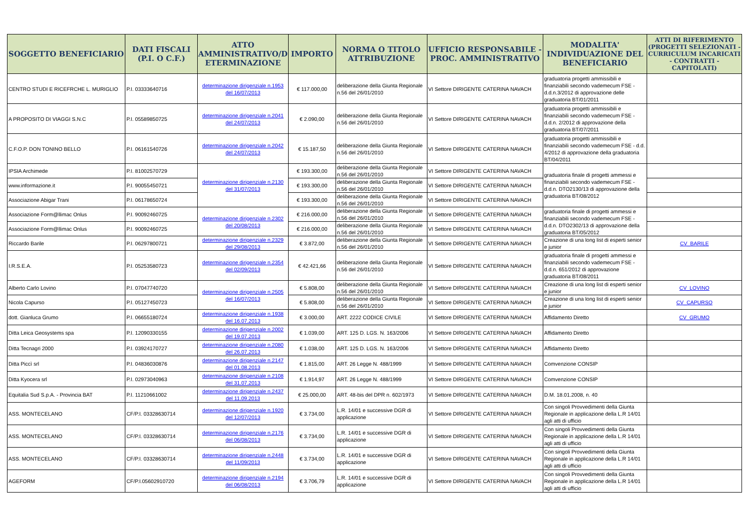| SOGGETTO BENEFICIARIO | DATI FISCALI (P.I. O C.F.) | ATTO AMMINISTRATIVO/D ETERMINAZIONE | IMPORTO | NORMA O TITOLO ATTRIBUZIONE | UFFICIO RESPONSABILE - PROC. AMMINISTRATIVO | MODALITA' INDIVIDUAZIONE DEL BENEFICIARIO | ATTI DI RIFERIMENTO (PROGETTI SELEZIONATI - CURRICULUM INCARICATI - CONTRATTI - CAPITOLATI) |
| --- | --- | --- | --- | --- | --- | --- | --- |
| CENTRO STUDI E RICEFRCHE L. MURIGLIO | P.I. 03333640716 | determinazione dirigenziale n.1953 del 16/07/2013 | € 117.000,00 | deliberazione della Giunta Regionale n.56 del 26/01/2010 | VI Settore DIRIGENTE CATERINA NAVACH | graduatoria progetti ammissibili e finanziabili secondo vademecum FSE - d.d.n.3/2012 di approvazione delle graduatoria BT/01/2011 | |
| A PROPOSITO DI VIAGGI S.N.C | P.I. 05589850725 | determinazione dirigenziale n.2041 del 24/07/2013 | € 2.090,00 | deliberazione della Giunta Regionale n.56 del 26/01/2010 | VI Settore DIRIGENTE CATERINA NAVACH | graduatoria progetti ammissibili e finanziabili secondo vademecum FSE - d.d.n. 2/2012 di approvazione della graduatoria BT/07/2011 | |
| C.F.O.P. DON TONINO BELLO | P.I. 06161540726 | determinazione dirigenziale n.2042 del 24/07/2013 | € 15.187,50 | deliberazione della Giunta Regionale n.56 del 26/01/2010 | VI Settore DIRIGENTE CATERINA NAVACH | graduatoria progetti ammissibili e finanziabili secondo vademecum FSE - d.d. 4/2012 di approvazione della graduatoria BT/04/2011 | |
| IPSIA Archimede | P.I. 81002570729 | determinazione dirigenziale n.2130 del 31/07/2013 | € 193.300,00 | deliberazione della Giunta Regionale n.56 del 26/01/2010 | VI Settore DIRIGENTE CATERINA NAVACH | graduatoria finale di progetti ammessi e finanziabili secondo vademecum FSE - d.d.n. DTO2130/13 di approvazione della graduatoria BT/08/2012 | |
| www.informazione.it | P.I. 90055450721 | | € 193.300,00 | deliberazione della Giunta Regionale n.56 del 26/01/2010 | VI Settore DIRIGENTE CATERINA NAVACH | | |
| Associazione Abigar Trani | P.I. 06178650724 | | € 193.300,00 | deliberazione della Giunta Regionale n.56 del 26/01/2010 | VI Settore DIRIGENTE CATERINA NAVACH | | |
| Associazione Form@llimac Onlus | P.I. 90092460725 | determinazione dirigenziale n.2302 del 20/08/2013 | € 216.000,00 | deliberazione della Giunta Regionale n.56 del 26/01/2010 | VI Settore DIRIGENTE CATERINA NAVACH | graduatoria finale di progetti ammessi e finanziabili secondo vademecum FSE - d.d.n. DTO2302/13 di approvazione della graduatoria BT/05/2012 | |
| Associazione Form@llimac Onlus | P.I. 90092460725 | | € 216.000,00 | deliberazione della Giunta Regionale n.56 del 26/01/2010 | VI Settore DIRIGENTE CATERINA NAVACH | | |
| Riccardo Barile | P.I. 06297800721 | determinazione dirigenziale n.2329 del 29/08/2013 | € 3.872,00 | deliberazione della Giunta Regionale n.56 del 26/01/2010 | VI Settore DIRIGENTE CATERINA NAVACH | Creazione di una long list di esperti senior e junior | CV_BARILE |
| I.R.S.E.A. | P.I. 05253580723 | determinazione dirigenziale n.2354 del 02/09/2013 | € 42.421,66 | deliberazione della Giunta Regionale n.56 del 26/01/2010 | VI Settore DIRIGENTE CATERINA NAVACH | graduatoria finale di progetti ammessi e finanziabili secondo vademecum FSE - d.d.n. 651/2012 di approvazione graduatoria BT/08/2011 | |
| Alberto Carlo Lovino | P.I. 07047740720 | determinazione dirigenziale n.2505 del 16/07/2013 | € 5.808,00 | deliberazione della Giunta Regionale n.56 del 26/01/2010 | VI Settore DIRIGENTE CATERINA NAVACH | Creazione di una long list di esperti senior e junior | CV_LOVINO |
| Nicola Capurso | P.I. 05127450723 | | € 5.808,00 | deliberazione della Giunta Regionale n.56 del 26/01/2010 | VI Settore DIRIGENTE CATERINA NAVACH | Creazione di una long list di esperti senior e junior | CV_CAPURSO |
| dott. Gianluca Grumo | P.I. 06655180724 | determinazione dirigenziale n.1938 del 16.07.2013 | € 3.000,00 | ART. 2222 CODICE CIVILE | VI Settore DIRIGENTE CATERINA NAVACH | Affidamento Diretto | CV_GRUMO |
| Ditta Leica Geosystems spa | P.I. 12090330155 | determinazione dirigenziale n.2002 del 19.07.2013 | € 1.039,00 | ART. 125 D. LGS. N. 163/2006 | VI Settore DIRIGENTE CATERINA NAVACH | Affidamento Diretto | |
| Ditta Tecnagri 2000 | P.I. 03924170727 | determinazione dirigenziale n.2080 del 26.07.2013 | € 1.038,00 | ART. 125 D. LGS. N. 163/2006 | VI Settore DIRIGENTE CATERINA NAVACH | Affidamento Diretto | |
| Ditta Piccì srl | P.I. 04836030876 | determinazione dirigenziale n.2147 del 01.08.2013 | € 1.815,00 | ART. 26 Legge N. 488/1999 | VI Settore DIRIGENTE CATERINA NAVACH | Comvenzione CONSIP | |
| Ditta Kyocera srl | P.I. 02973040963 | determinazione dirigenziale n.2108 del 31.07.2013 | € 1.914,97 | ART. 26 Legge N. 488/1999 | VI Settore DIRIGENTE CATERINA NAVACH | Comvenzione CONSIP | |
| Equitalia Sud S.p.A. - Provincia BAT | P.I. 11210661002 | determinazione dirigenziale n.2437 del 11.09.2013 | € 25.000,00 | ART. 48-bis del DPR n. 602/1973 | VI Settore DIRIGENTE CATERINA NAVACH | D.M. 18.01.2008, n. 40 | |
| ASS. MONTECELANO | CF/P.I. 03328630714 | determinazione dirigenziale n.1920 del 12/07/2013 | € 3.734,00 | L.R. 14/01 e successive DGR di applicazione | VI Settore DIRIGENTE CATERINA NAVACH | Con singoli Provvedimenti della Giunta Regionale in applicazione della L.R 14/01 agli atti di ufficio | |
| ASS. MONTECELANO | CF/P.I. 03328630714 | determinazione dirigenziale n.2176 del 06/08/2013 | € 3.734,00 | L.R. 14/01 e successive DGR di applicazione | VI Settore DIRIGENTE CATERINA NAVACH | Con singoli Provvedimenti della Giunta Regionale in applicazione della L.R 14/01 agli atti di ufficio | |
| ASS. MONTECELANO | CF/P.I. 03328630714 | determinazione dirigenziale n.2448 del 11/09/2013 | € 3.734,00 | L.R. 14/01 e successive DGR di applicazione | VI Settore DIRIGENTE CATERINA NAVACH | Con singoli Provvedimenti della Giunta Regionale in applicazione della L.R 14/01 agli atti di ufficio | |
| AGEFORM | CF/P.I.05602910720 | determinazione dirigenziale n.2194 del 06/08/2013 | € 3.706,79 | L.R. 14/01 e successive DGR di applicazione | VI Settore DIRIGENTE CATERINA NAVACH | Con singoli Provvedimenti della Giunta Regionale in applicazione della L.R 14/01 agli atti di ufficio | |